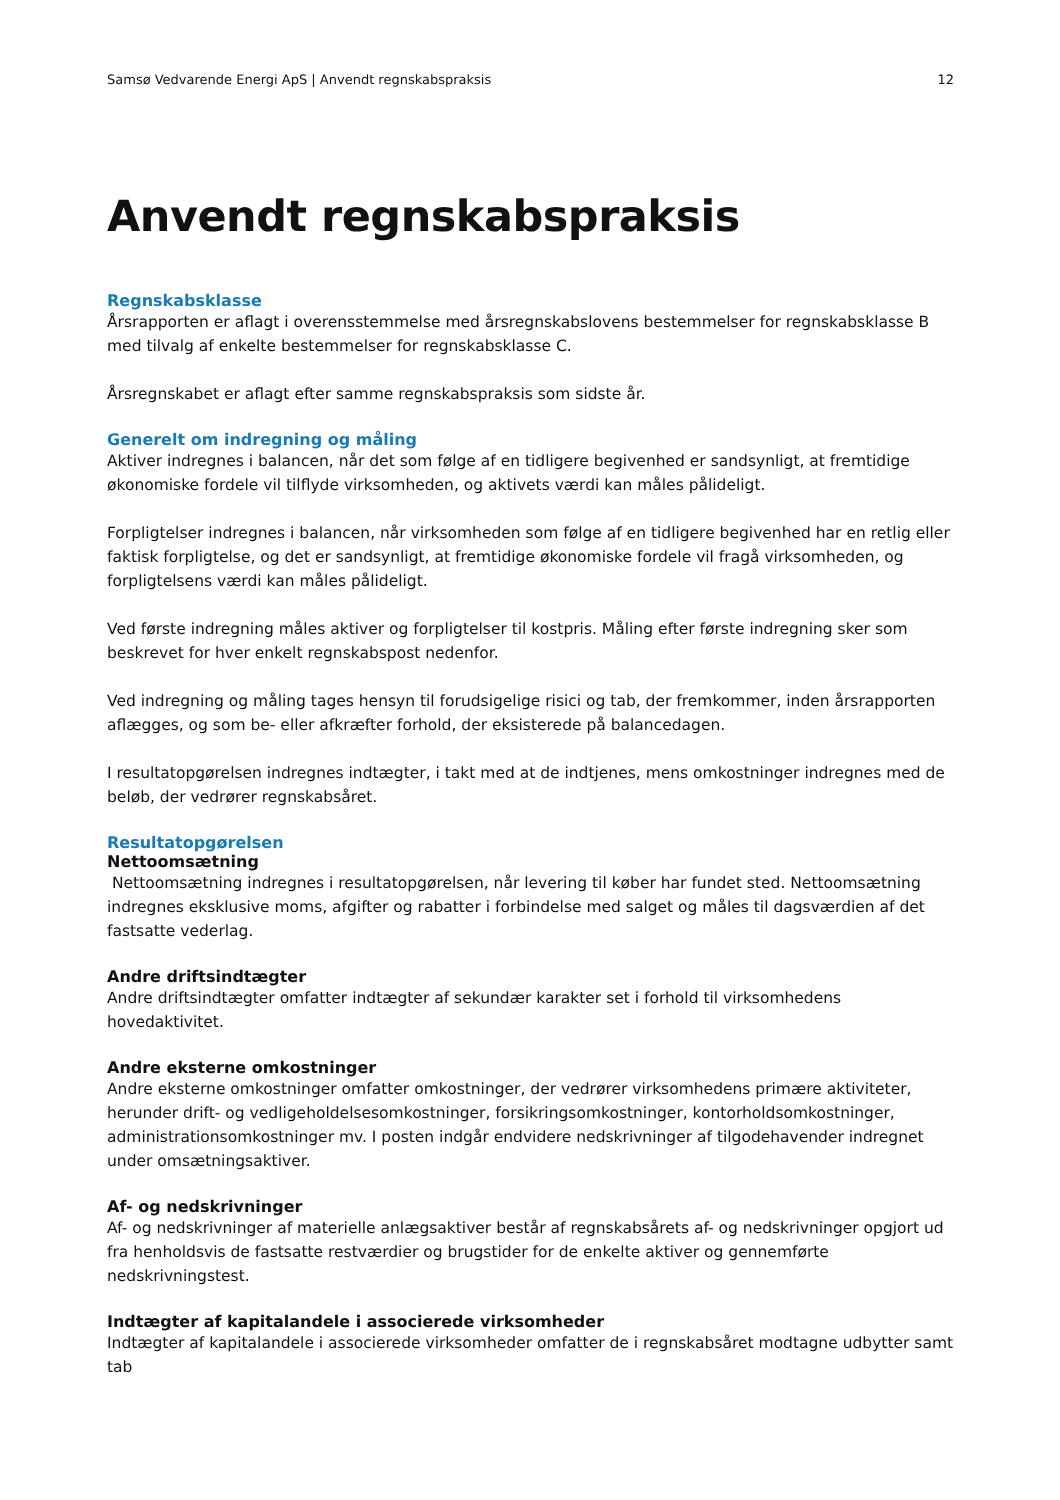Samsø Vedvarende Energi ApS | Anvendt regnskabspraksis 12
Anvendt regnskabspraksis
Regnskabsklasse
Årsrapporten er aflagt i overensstemmelse med årsregnskabslovens bestemmelser for regnskabsklasse B med tilvalg af enkelte bestemmelser for regnskabsklasse C.
Årsregnskabet er aflagt efter samme regnskabspraksis som sidste år.
Generelt om indregning og måling
Aktiver indregnes i balancen, når det som følge af en tidligere begivenhed er sandsynligt, at fremtidige økonomiske fordele vil tilflyde virksomheden, og aktivets værdi kan måles pålideligt.
Forpligtelser indregnes i balancen, når virksomheden som følge af en tidligere begivenhed har en retlig eller faktisk forpligtelse, og det er sandsynligt, at fremtidige økonomiske fordele vil fragå virksomheden, og forpligtelsens værdi kan måles pålideligt.
Ved første indregning måles aktiver og forpligtelser til kostpris. Måling efter første indregning sker som beskrevet for hver enkelt regnskabspost nedenfor.
Ved indregning og måling tages hensyn til forudsigelige risici og tab, der fremkommer, inden årsrapporten aflægges, og som be- eller afkræfter forhold, der eksisterede på balancedagen.
I resultatopgørelsen indregnes indtægter, i takt med at de indtjenes, mens omkostninger indregnes med de beløb, der vedrører regnskabsåret.
Resultatopgørelsen
Nettoomsætning
Nettoomsætning indregnes i resultatopgørelsen, når levering til køber har fundet sted. Nettoomsætning indregnes eksklusive moms, afgifter og rabatter i forbindelse med salget og måles til dagsværdien af det fastsatte vederlag.
Andre driftsindtægter
Andre driftsindtægter omfatter indtægter af sekundær karakter set i forhold til virksomhedens hovedaktivitet.
Andre eksterne omkostninger
Andre eksterne omkostninger omfatter omkostninger, der vedrører virksomhedens primære aktiviteter, herunder drift- og vedligeholdelsesomkostninger, forsikringsomkostninger, kontorholdsomkostninger, administrationsomkostninger mv. I posten indgår endvidere nedskrivninger af tilgodehavender indregnet under omsætningsaktiver.
Af- og nedskrivninger
Af- og nedskrivninger af materielle anlægsaktiver består af regnskabsårets af- og nedskrivninger opgjort ud fra henholdsvis de fastsatte restværdier og brugstider for de enkelte aktiver og gennemførte nedskrivningstest.
Indtægter af kapitalandele i associerede virksomheder
Indtægter af kapitalandele i associerede virksomheder omfatter de i regnskabsåret modtagne udbytter samt tab